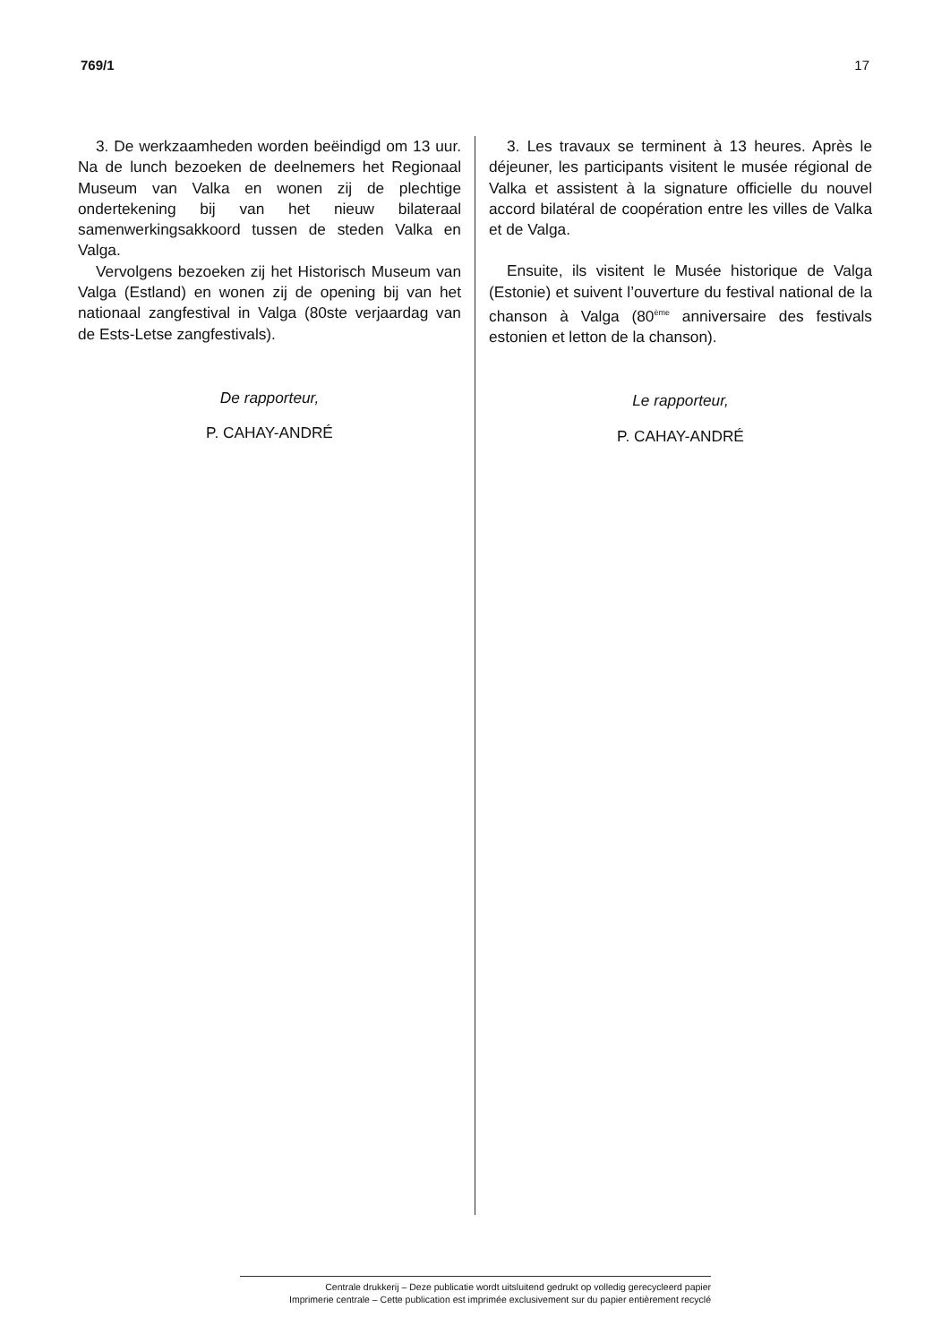769/1 17
3. De werkzaamheden worden beëindigd om 13 uur. Na de lunch bezoeken de deelnemers het Regionaal Museum van Valka en wonen zij de plechtige ondertekening bij van het nieuw bilateraal samenwerkingsakkoord tussen de steden Valka en Valga.
Vervolgens bezoeken zij het Historisch Museum van Valga (Estland) en wonen zij de opening bij van het nationaal zangfestival in Valga (80ste verjaardag van de Ests-Letse zangfestivals).
De rapporteur,
P. CAHAY-ANDRÉ
3. Les travaux se terminent à 13 heures. Après le déjeuner, les participants visitent le musée régional de Valka et assistent à la signature officielle du nouvel accord bilatéral de coopération entre les villes de Valka et de Valga.
Ensuite, ils visitent le Musée historique de Valga (Estonie) et suivent l’ouverture du festival national de la chanson à Valga (80<sup>ème</sup> anniversaire des festivals estonien et letton de la chanson).
Le rapporteur,
P. CAHAY-ANDRÉ
Centrale drukkerij – Deze publicatie wordt uitsluitend gedrukt op volledig gerecycleerd papier
Imprimerie centrale – Cette publication est imprimée exclusivement sur du papier entièrement recyclé